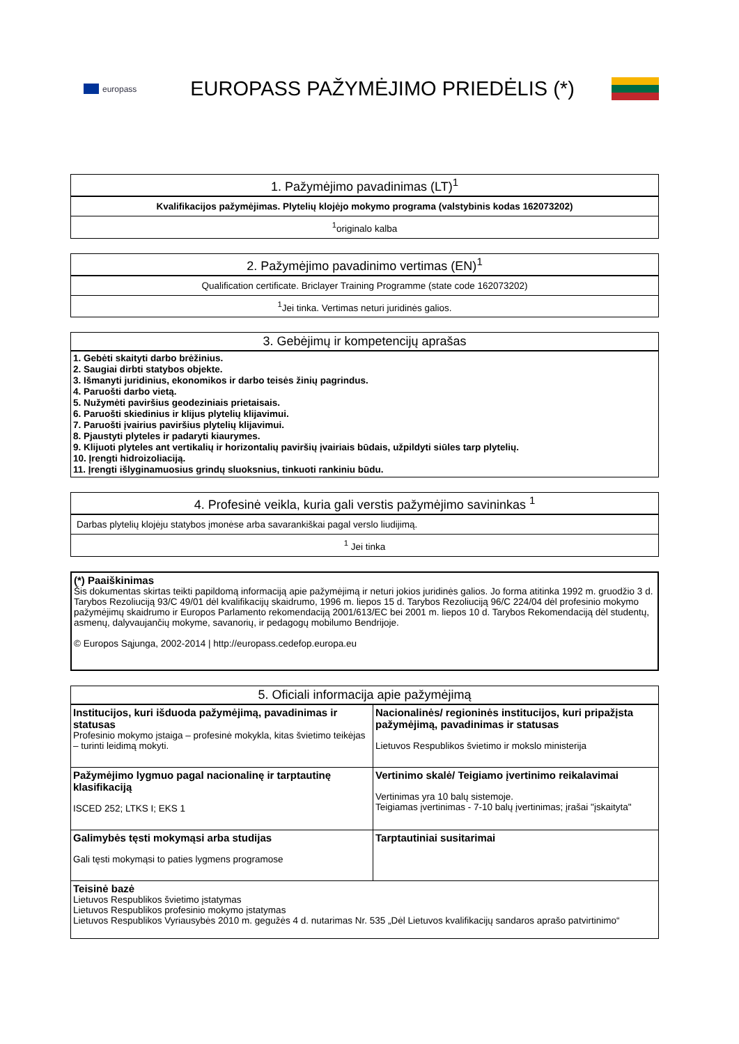europass
EUROPASS PAŽYMĖJIMO PRIEDĖLIS (*)
| 1. Pažymėjimo pavadinimas (LT)<sup>1</sup> |
| --- |
| Kvalifikacijos pažymėjimas. Plytelių klojėjo mokymo programa (valstybinis kodas 162073202) |
| <sup>1</sup> originalo kalba |
| 2. Pažymėjimo pavadinimo vertimas (EN)<sup>1</sup> |
| --- |
| Qualification certificate. Briclayer Training Programme (state code 162073202) |
| <sup>1</sup> Jei tinka. Vertimas neturi juridinės galios. |
| 3. Gebėjimų ir kompetencijų aprašas |
| --- |
| 1. Gebėti skaityti darbo brėžinius. 2. Saugiai dirbti statybos objekte. 3. Išmanyti juridinius, ekonomikos ir darbo teisės žinių pagrindus. 4. Paruošti darbo vietą. 5. Nužymėti paviršius geodeziniais prietaisais. 6. Paruošti skiedinius ir klijus plytelių klijavimui. 7. Paruošti įvairius paviršius plytelių klijavimui. 8. Pjaustyti plyteles ir padaryti kiaurymes. 9. Klijuoti plyteles ant vertikalių ir horizontalių paviršių įvairiais būdais, užpildyti siūles tarp plytelių. 10. Įrengti hidroizoliaciją. 11. Įrengti išlyginamuosius grindų sluoksnius, tinkuoti rankiniu būdu. |
| 4. Profesinė veikla, kuria gali verstis pažymėjimo savininkas <sup>1</sup> |
| --- |
| Darbas plytelių klojėju statybos įmonėse arba savarankiškai pagal verslo liudijimą. |
| <sup>1</sup> Jei tinka |
| (*) Paaiškinimas Šis dokumentas skirtas teikti papildomą informaciją apie pažymėjimą ir neturi jokios juridinės galios. Jo forma atitinka 1992 m. gruodžio 3 d. Tarybos Rezoliuciją 93/C 49/01 dėl kvalifikacijų skaidrumo, 1996 m. liepos 15 d. Tarybos Rezoliuciją 96/C 224/04 dėl profesinio mokymo pažymėjimų skaidrumo ir Europos Parlamento rekomendaciją 2001/613/EC bei 2001 m. liepos 10 d. Tarybos Rekomendaciją dėl studentų, asmenų, dalyvaujančių mokyme, savanorių, ir pedagogų mobilumo Bendrijoje. © Europos Sąjunga, 2002-2014 / http://europass.cedefop.europa.eu |
| 5. Oficiali informacija apie pažymėjimą | |
| --- | --- |
| Institucijos, kuri išduoda pažymėjimą, pavadinimas ir statusas Profesinio mokymo įstaiga – profesinė mokykla, kitas švietimo teikėjas – turinti leidimą mokyti. | Nacionalinės/ regioninės institucijos, kuri pripažįsta pažymėjimą, pavadinimas ir statusas Lietuvos Respublikos švietimo ir mokslo ministerija |
| Pažymėjimo lygmuo pagal nacionalinę ir tarptautinę klasifikaciją ISCED 252; LTKS I; EKS 1 | Vertinimo skalė/ Teigiamo įvertinimo reikalavimai Vertinimas yra 10 balų sistemoje. Teigiamas įvertinimas - 7-10 balų įvertinimas; įrašai "įskaityta" |
| Galimybės tęsti mokymąsi arba studijas Gali tęsti mokymąsi to paties lygmens programose | Tarptautiniai susitarimai |
| Teisinė bazė Lietuvos Respublikos švietimo įstatymas Lietuvos Respublikos profesinio mokymo įstatymas Lietuvos Respublikos Vyriausybės 2010 m. gegužės 4 d. nutarimas Nr. 535 „Dėl Lietuvos kvalifikacijų sandaros aprašo patvirtinimo“ | |